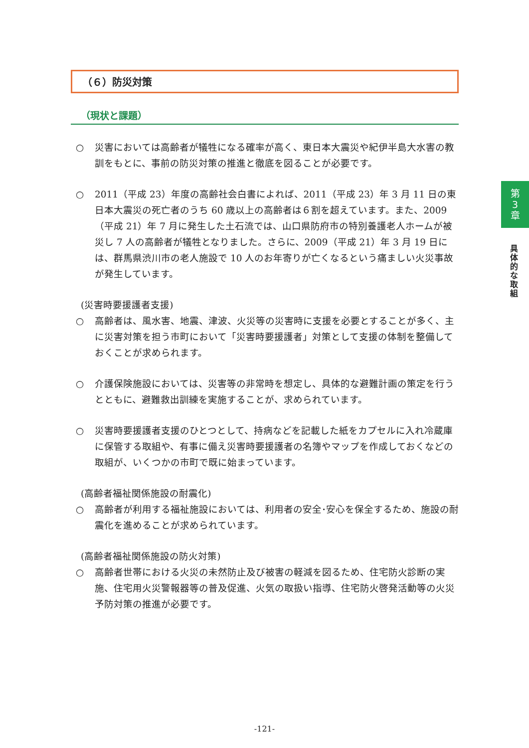（６）防災対策
（現状と課題）
○ 災害においては高齢者が犠牲になる確率が高く、東日本大震災や紀伊半島大水害の教訓をもとに、事前の防災対策の推進と徹底を図ることが必要です。
○ 2011（平成 23）年度の高齢社会白書によれば、2011（平成 23）年 3 月 11 日の東日本大震災の死亡者のうち 60 歳以上の高齢者は６割を超えています。また、2009（平成 21）年 7 月に発生した土石流では、山口県防府市の特別養護老人ホームが被災し 7 人の高齢者が犠牲となりました。さらに、2009（平成 21）年 3 月 19 日には、群馬県渋川市の老人施設で 10 人のお年寄りが亡くなるという痛ましい火災事故が発生しています。
(災害時要援護者支援)
○ 高齢者は、風水害、地震、津波、火災等の災害時に支援を必要とすることが多く、主に災害対策を担う市町において「災害時要援護者」対策として支援の体制を整備しておくことが求められます。
○ 介護保険施設においては、災害等の非常時を想定し、具体的な避難計画の策定を行うとともに、避難救出訓練を実施することが、求められています。
○ 災害時要援護者支援のひとつとして、持病などを記載した紙をカプセルに入れ冷蔵庫に保管する取組や、有事に備え災害時要援護者の名簿やマップを作成しておくなどの取組が、いくつかの市町で既に始まっています。
(高齢者福祉関係施設の耐震化)
○ 高齢者が利用する福祉施設においては、利用者の安全･安心を保全するため、施設の耐震化を進めることが求められています。
(高齢者福祉関係施設の防火対策)
○ 高齢者世帯における火災の未然防止及び被害の軽減を図るため、住宅防火診断の実施、住宅用火災警報器等の普及促進、火気の取扱い指導、住宅防火啓発活動等の火災予防対策の推進が必要です。
第
3
章
具体的な取組
-121-